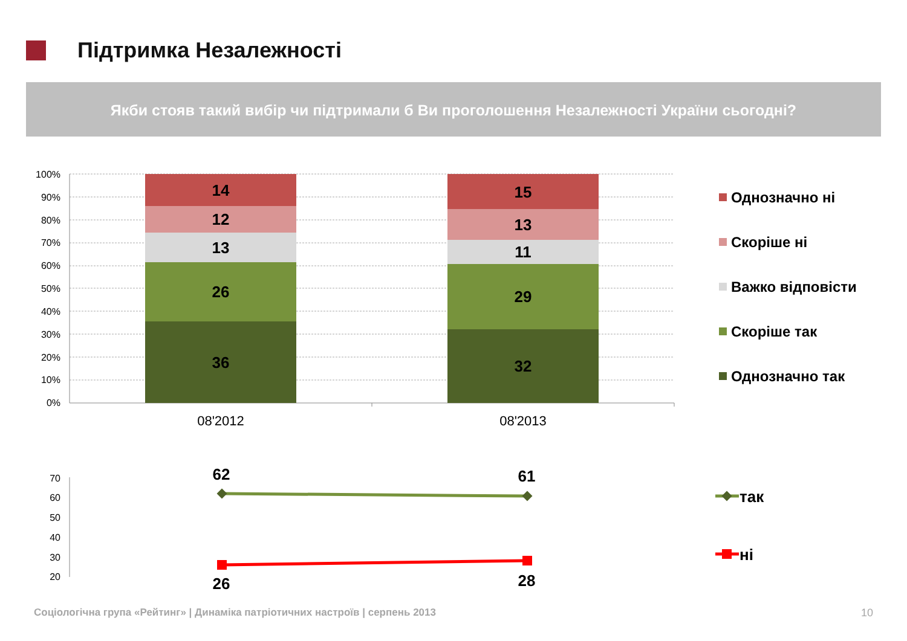Підтримка Незалежності
Якби стояв такий вибір чи підтримали б Ви проголошення Незалежності України сьогодні?
100%
90%
80%
70%
60%
50%
40%
30%
20%
10%
0%
14
12
13
26
36
15
13
11
29
32
08'2012
08'2013
Однозначно ні
Скоріше ні
Важко відповісти
Скоріше так
Однозначно так
70
60
50
40
30
20
62
61
26
28
так
ні
Соціологічна група «Рейтинг» | Динаміка патріотичних настроїв | серпень 2013
10